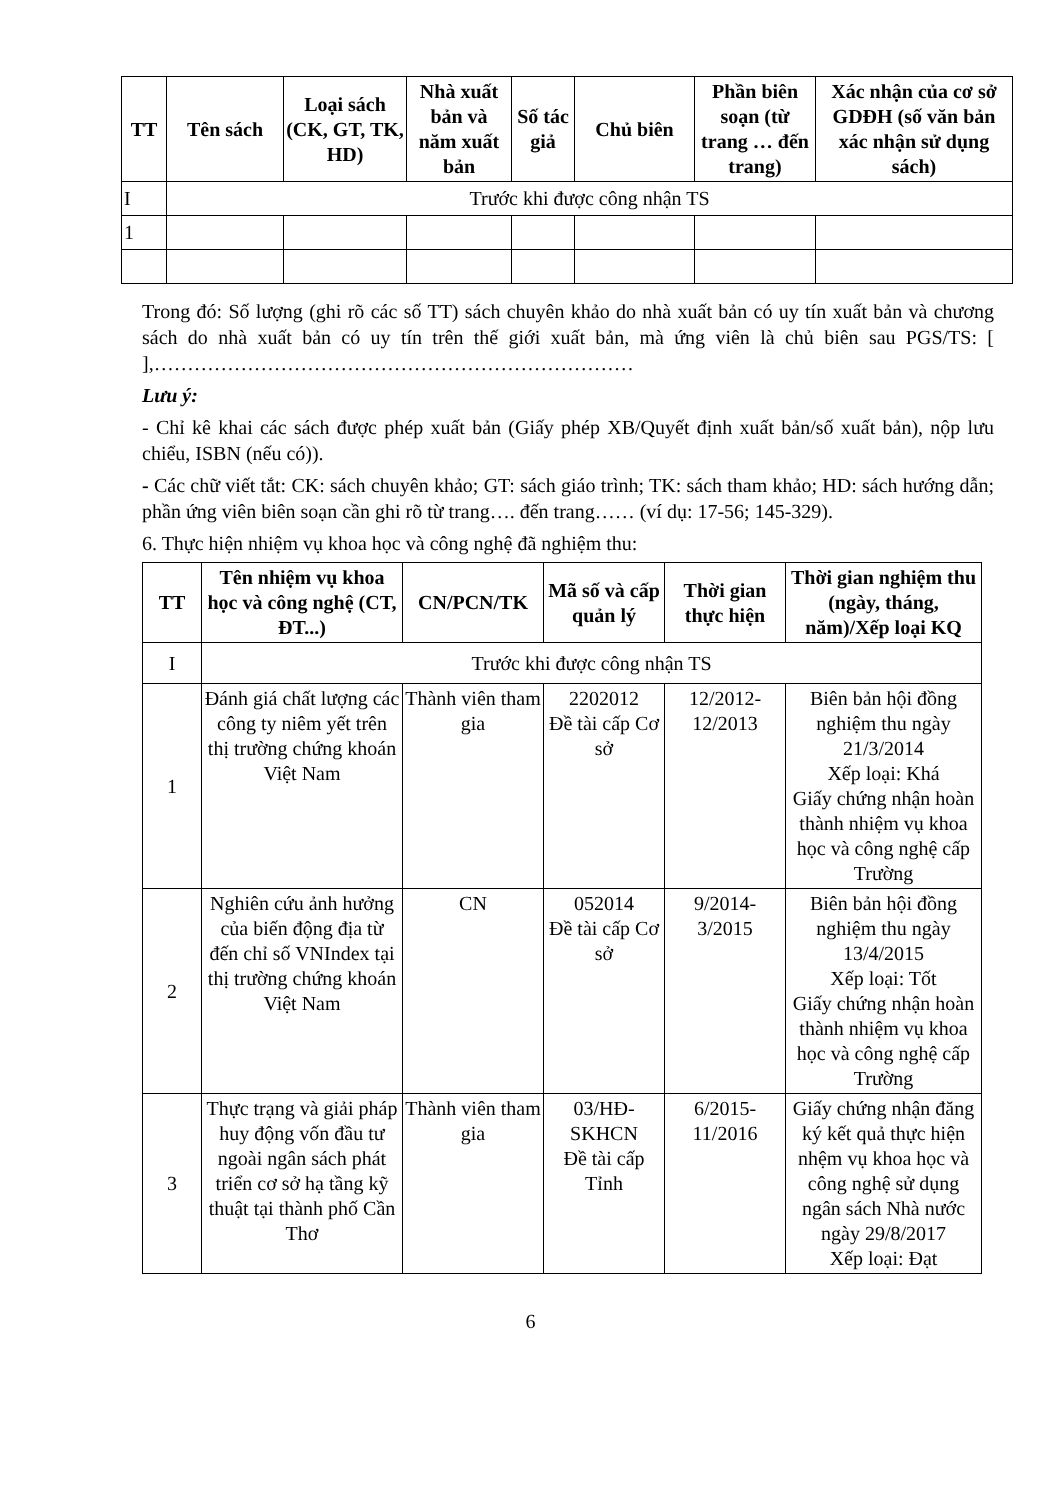| TT | Tên sách | Loại sách (CK, GT, TK, HD) | Nhà xuất bản và năm xuất bản | Số tác giả | Chủ biên | Phần biên soạn (từ trang … đến trang) | Xác nhận của cơ sở GDĐH (số văn bản xác nhận sử dụng sách) |
| --- | --- | --- | --- | --- | --- | --- | --- |
| I | Trước khi được công nhận TS | | | | | | |
| 1 | | | | | | | |
Trong đó: Số lượng (ghi rõ các số TT) sách chuyên khảo do nhà xuất bản có uy tín xuất bản và chương sách do nhà xuất bản có uy tín trên thế giới xuất bản, mà ứng viên là chủ biên sau PGS/TS: [ ],………………………………………………………………
Lưu ý:
- Chỉ kê khai các sách được phép xuất bản (Giấy phép XB/Quyết định xuất bản/số xuất bản), nộp lưu chiểu, ISBN (nếu có)).
- Các chữ viết tắt: CK: sách chuyên khảo; GT: sách giáo trình; TK: sách tham khảo; HD: sách hướng dẫn; phần ứng viên biên soạn cần ghi rõ từ trang…. đến trang…… (ví dụ: 17-56; 145-329).
6. Thực hiện nhiệm vụ khoa học và công nghệ đã nghiệm thu:
| TT | Tên nhiệm vụ khoa học và công nghệ (CT, ĐT...) | CN/PCN/TK | Mã số và cấp quản lý | Thời gian thực hiện | Thời gian nghiệm thu (ngày, tháng, năm)/Xếp loại KQ |
| --- | --- | --- | --- | --- | --- |
| I | Trước khi được công nhận TS | | | | |
| 1 | Đánh giá chất lượng các công ty niêm yết trên thị trường chứng khoán Việt Nam | Thành viên tham gia | 2202012 Đề tài cấp Cơ sở | 12/2012-12/2013 | Biên bản hội đồng nghiệm thu ngày 21/3/2014 Xếp loại: Khá Giấy chứng nhận hoàn thành nhiệm vụ khoa học và công nghệ cấp Trường |
| 2 | Nghiên cứu ảnh hưởng của biến động địa từ đến chỉ số VNIndex tại thị trường chứng khoán Việt Nam | CN | 052014 Đề tài cấp Cơ sở | 9/2014-3/2015 | Biên bản hội đồng nghiệm thu ngày 13/4/2015 Xếp loại: Tốt Giấy chứng nhận hoàn thành nhiệm vụ khoa học và công nghệ cấp Trường |
| 3 | Thực trạng và giải pháp huy động vốn đầu tư ngoài ngân sách phát triển cơ sở hạ tầng kỹ thuật tại thành phố Cần Thơ | Thành viên tham gia | 03/HĐ-SKHCN Đề tài cấp Tỉnh | 6/2015-11/2016 | Giấy chứng nhận đăng ký kết quả thực hiện nhệm vụ khoa học và công nghệ sử dụng ngân sách Nhà nước ngày 29/8/2017 Xếp loại: Đạt |
6